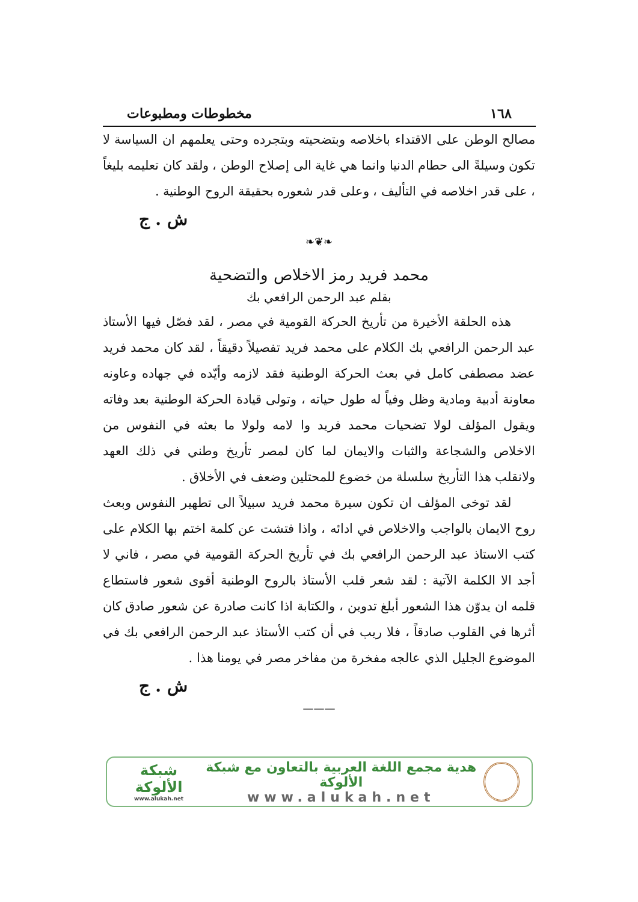١٦٨ مخطوطات ومطبوعات
مصالح الوطن على الاقتداء باخلاصه وبتضحيته وبتجرده وحتى يعلمهم ان السياسة لا تكون وسيلةً الى حطام الدنيا وانما هي غاية الى إصلاح الوطن ، ولقد كان تعليمه بليغاً ، على قدر اخلاصه في التأليف ، وعلى قدر شعوره بحقيقة الروح الوطنية .
ش . ج
❧❦❧
محمد فريد رمز الاخلاص والتضحية
بقلم عبد الرحمن الرافعي بك
هذه الحلقة الأخيرة من تأريخ الحركة القومية في مصر ، لقد فصّل فيها الأستاذ عبد الرحمن الرافعي بك الكلام على محمد فريد تفصيلاً دقيقاً ، لقد كان محمد فريد عضد مصطفى كامل في بعث الحركة الوطنية فقد لازمه وأيّده في جهاده وعاونه معاونة أدبية ومادية وظل وفياً له طول حياته ، وتولى قيادة الحركة الوطنية بعد وفاته ويقول المؤلف لولا تضحيات محمد فريد وا لامه ولولا ما بعثه في النفوس من الاخلاص والشجاعة والثبات والايمان لما كان لمصر تأريخ وطني في ذلك العهد ولانقلب هذا التأريخ سلسلة من خضوع للمحتلين وضعف في الأخلاق .
لقد توخى المؤلف ان تكون سيرة محمد فريد سبيلاً الى تطهير النفوس وبعث روح الايمان بالواجب والاخلاص في ادائه ، واذا فتشت عن كلمة اختم بها الكلام على كتب الاستاذ عبد الرحمن الرافعي بك في تأريخ الحركة القومية في مصر ، فاني لا أجد الا الكلمة الآتية : لقد شعر قلب الأستاذ بالروح الوطنية أقوى شعور فاستطاع قلمه ان يدوّن هذا الشعور أبلغ تدوين ، والكتابة اذا كانت صادرة عن شعور صادق كان أثرها في القلوب صادقاً ، فلا ريب في أن كتب الأستاذ عبد الرحمن الرافعي بك في الموضوع الجليل الذي عالجه مفخرة من مفاخر مصر في يومنا هذا .
ش . ج
———
هدية مجمع اللغة العربية بالتعاون مع شبكة الألوكة
www.alukah.net
شبكة الألوكة
www.alukah.net